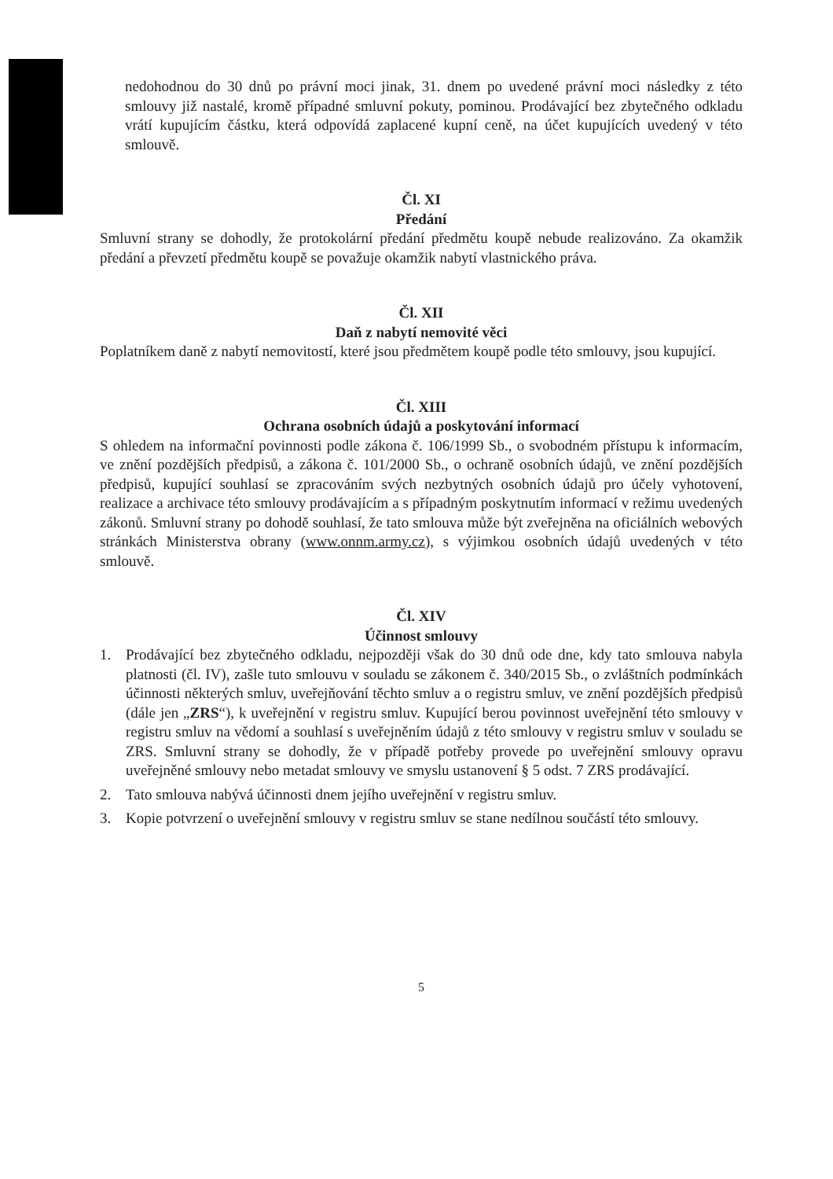nedohodnou do 30 dnů po právní moci jinak, 31. dnem po uvedené právní moci následky z této smlouvy již nastalé, kromě případné smluvní pokuty, pominou. Prodávající bez zbytečného odkladu vrátí kupujícím částku, která odpovídá zaplacené kupní ceně, na účet kupujících uvedený v této smlouvě.
Čl. XI
Předání
Smluvní strany se dohodly, že protokolární předání předmětu koupě nebude realizováno. Za okamžik předání a převzetí předmětu koupě se považuje okamžik nabytí vlastnického práva.
Čl. XII
Daň z nabytí nemovité věci
Poplatníkem daně z nabytí nemovitostí, které jsou předmětem koupě podle této smlouvy, jsou kupující.
Čl. XIII
Ochrana osobních údajů a poskytování informací
S ohledem na informační povinnosti podle zákona č. 106/1999 Sb., o svobodném přístupu k informacím, ve znění pozdějších předpisů, a zákona č. 101/2000 Sb., o ochraně osobních údajů, ve znění pozdějších předpisů, kupující souhlasí se zpracováním svých nezbytných osobních údajů pro účely vyhotovení, realizace a archivace této smlouvy prodávajícím a s případným poskytnutím informací v režimu uvedených zákonů. Smluvní strany po dohodě souhlasí, že tato smlouva může být zveřejněna na oficiálních webových stránkách Ministerstva obrany (www.onnm.army.cz), s výjimkou osobních údajů uvedených v této smlouvě.
Čl. XIV
Účinnost smlouvy
1. Prodávající bez zbytečného odkladu, nejpozději však do 30 dnů ode dne, kdy tato smlouva nabyla platnosti (čl. IV), zašle tuto smlouvu v souladu se zákonem č. 340/2015 Sb., o zvláštních podmínkách účinnosti některých smluv, uveřejňování těchto smluv a o registru smluv, ve znění pozdějších předpisů (dále jen „ZRS“), k uveřejnění v registru smluv. Kupující berou povinnost uveřejnění této smlouvy v registru smluv na vědomí a souhlasí s uveřejněním údajů z této smlouvy v registru smluv v souladu se ZRS. Smluvní strany se dohodly, že v případě potřeby provede po uveřejnění smlouvy opravu uveřejněné smlouvy nebo metadat smlouvy ve smyslu ustanovení § 5 odst. 7 ZRS prodávající.
2. Tato smlouva nabývá účinnosti dnem jejího uveřejnění v registru smluv.
3. Kopie potvrzení o uveřejnění smlouvy v registru smluv se stane nedílnou součástí této smlouvy.
5